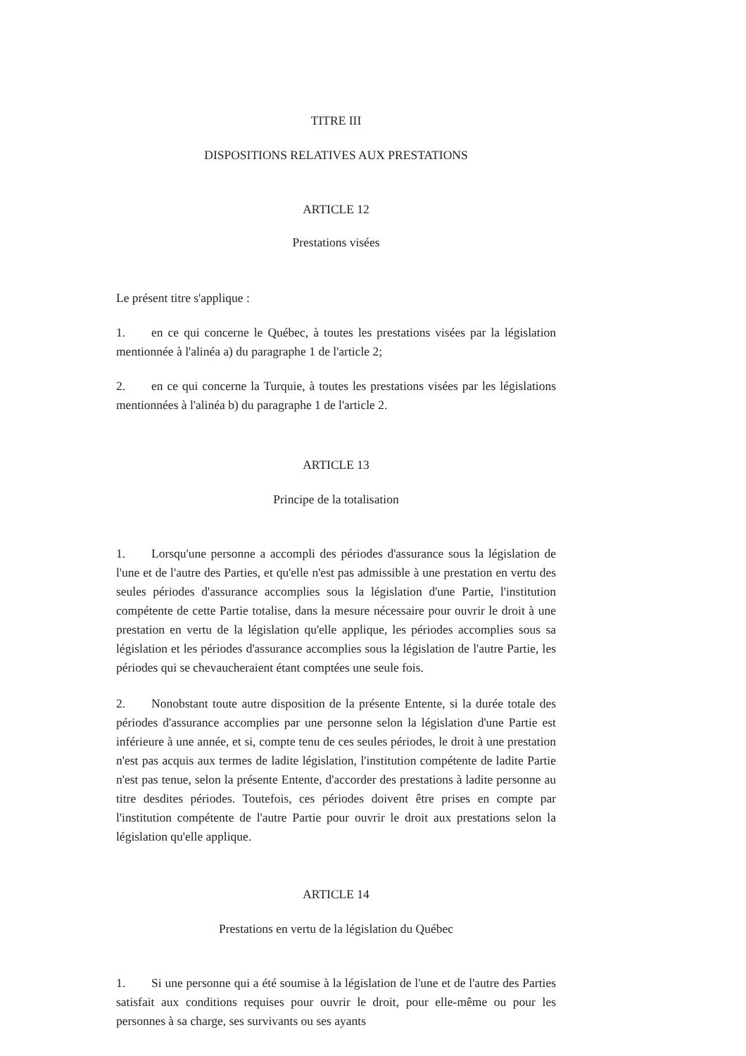TITRE III
DISPOSITIONS RELATIVES AUX PRESTATIONS
ARTICLE 12
Prestations visées
Le présent titre s'applique :
1. en ce qui concerne le Québec, à toutes les prestations visées par la législation mentionnée à l'alinéa a) du paragraphe 1 de l'article 2;
2. en ce qui concerne la Turquie, à toutes les prestations visées par les législations mentionnées à l'alinéa b) du paragraphe 1 de l'article 2.
ARTICLE 13
Principe de la totalisation
1. Lorsqu'une personne a accompli des périodes d'assurance sous la législation de l'une et de l'autre des Parties, et qu'elle n'est pas admissible à une prestation en vertu des seules périodes d'assurance accomplies sous la législation d'une Partie, l'institution compétente de cette Partie totalise, dans la mesure nécessaire pour ouvrir le droit à une prestation en vertu de la législation qu'elle applique, les périodes accomplies sous sa législation et les périodes d'assurance accomplies sous la législation de l'autre Partie, les périodes qui se chevaucheraient étant comptées une seule fois.
2. Nonobstant toute autre disposition de la présente Entente, si la durée totale des périodes d'assurance accomplies par une personne selon la législation d'une Partie est inférieure à une année, et si, compte tenu de ces seules périodes, le droit à une prestation n'est pas acquis aux termes de ladite législation, l'institution compétente de ladite Partie n'est pas tenue, selon la présente Entente, d'accorder des prestations à ladite personne au titre desdites périodes. Toutefois, ces périodes doivent être prises en compte par l'institution compétente de l'autre Partie pour ouvrir le droit aux prestations selon la législation qu'elle applique.
ARTICLE 14
Prestations en vertu de la législation du Québec
1. Si une personne qui a été soumise à la législation de l'une et de l'autre des Parties satisfait aux conditions requises pour ouvrir le droit, pour elle-même ou pour les personnes à sa charge, ses survivants ou ses ayants